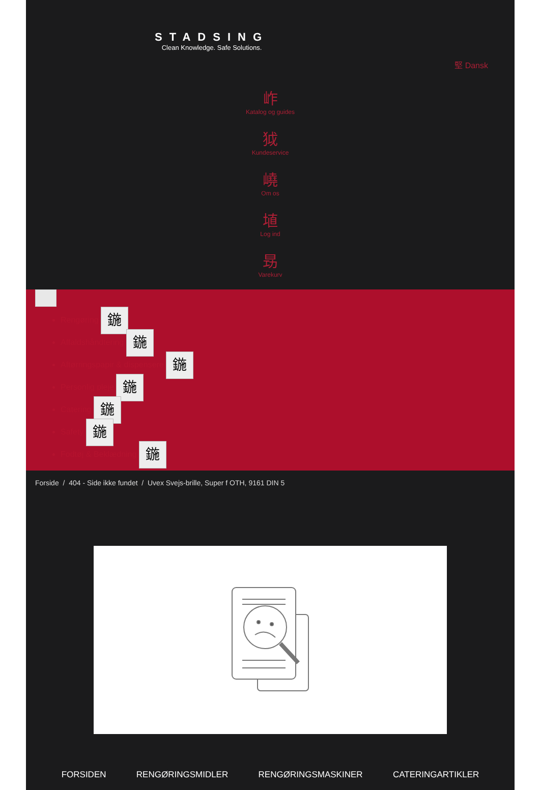STADSING
Clean Knowledge. Safe Solutions.
堅 Dansk
岞
Katalog og guides
狘
Kundeservice
嶢
Om os
埴
Log ind
昮
Varekurv
Rengøring 鍦
Affaldshåndtering 鍦
Aftørringspapir & dispensere 鍦
Personlig pleje 鍦
Catering 鍦
Safety 鍦
Fodtøj & Beklædning 鍦
Forside / 404 - Side ikke fundet / Uvex Svejs-brille, Super f OTH, 9161 DIN 5
FORSIDEN RENGØRINGSMIDLER RENGØRINGSMASKINER CATERINGARTIKLER